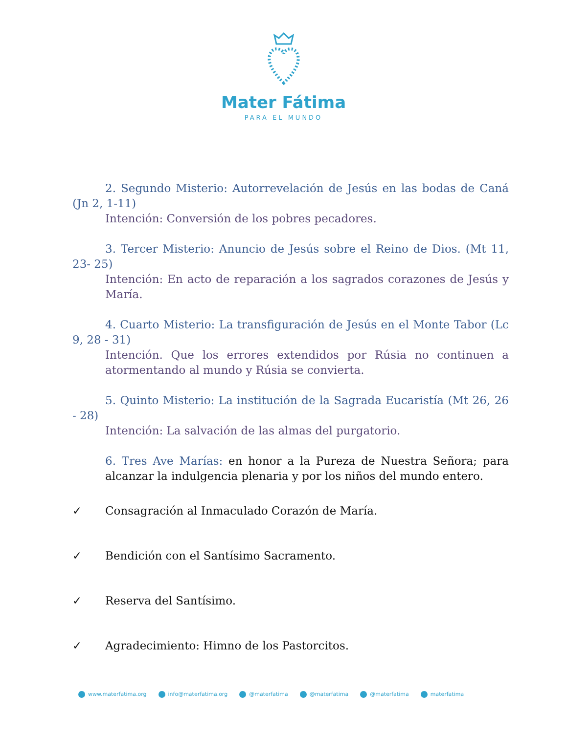Mater Fátima
PARA EL MUNDO
2. Segundo Misterio: Autorrevelación de Jesús en las bodas de Caná (Jn 2, 1-11)
Intención: Conversión de los pobres pecadores.
3. Tercer Misterio: Anuncio de Jesús sobre el Reino de Dios. (Mt 11, 23- 25)
Intención: En acto de reparación a los sagrados corazones de Jesús y María.
4. Cuarto Misterio: La transfiguración de Jesús en el Monte Tabor (Lc 9, 28 - 31)
Intención. Que los errores extendidos por Rúsia no continuen a atormentando al mundo y Rúsia se convierta.
5. Quinto Misterio: La institución de la Sagrada Eucaristía (Mt 26, 26 - 28)
Intención: La salvación de las almas del purgatorio.
6. Tres Ave Marías: en honor a la Pureza de Nuestra Señora; para alcanzar la indulgencia plenaria y por los niños del mundo entero.
✓ Consagración al Inmaculado Corazón de María.
✓ Bendición con el Santísimo Sacramento.
✓ Reserva del Santísimo.
✓ Agradecimiento: Himno de los Pastorcitos.
www.materfatima.org info@materfatima.org @materfatima @materfatima @materfatima materfatima